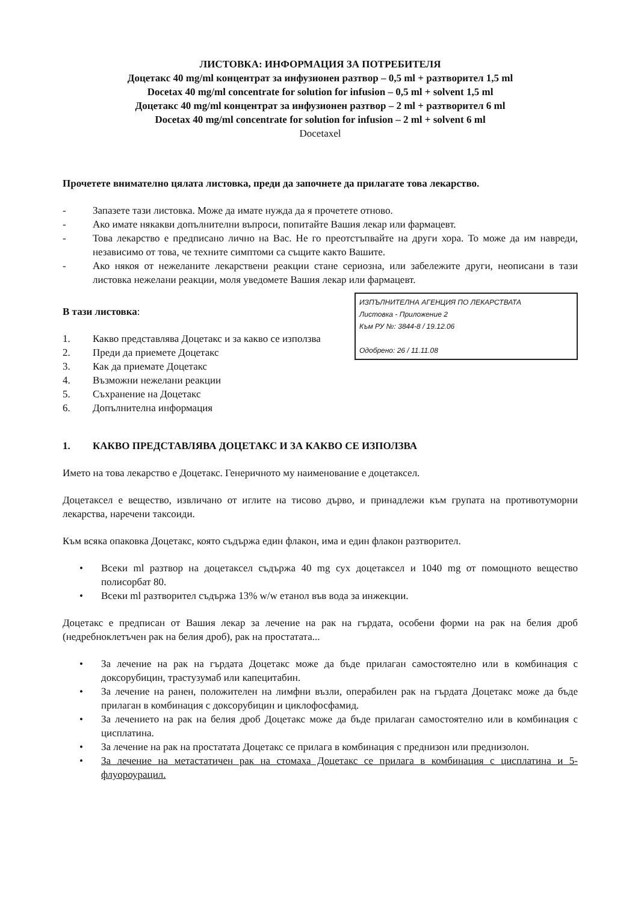ЛИСТОВКА: ИНФОРМАЦИЯ ЗА ПОТРЕБИТЕЛЯ
Доцетакс 40 mg/ml концентрат за инфузионен разтвор – 0,5 ml + разтворител 1,5 ml
Docetax 40 mg/ml concentrate for solution for infusion – 0,5 ml + solvent 1,5 ml
Доцетакс 40 mg/ml концентрат за инфузионен разтвор – 2 ml + разтворител 6 ml
Docetax 40 mg/ml concentrate for solution for infusion – 2 ml + solvent 6 ml
Docetaxel
Прочетете внимателно цялата листовка, преди да започнете да прилагате това лекарство.
- Запазете тази листовка. Може да имате нужда да я прочетете отново.
- Ако имате някакви допълнителни въпроси, попитайте Вашия лекар или фармацевт.
- Това лекарство е предписано лично на Вас. Не го преотстъпвайте на други хора. То може да им навреди, независимо от това, че техните симптоми са същите както Вашите.
- Ако някоя от нежеланите лекарствени реакции стане сериозна, или забележите други, неописани в тази листовка нежелани реакции, моля уведомете Вашия лекар или фармацевт.
ИЗПЪЛНИТЕЛНА АГЕНЦИЯ ПО ЛЕКАРСТВАТА
Листовка - Приложение 2
Към РУ №: 3844-8 / 19.12.06
Одобрено: 26 / 11.11.08
В тази листовка:
1. Какво представлява Доцетакс и за какво се използва
2. Преди да приемете Доцетакс
3. Как да приемате Доцетакс
4. Възможни нежелани реакции
5. Съхранение на Доцетакс
6. Допълнителна информация
1. КАКВО ПРЕДСТАВЛЯВА ДОЦЕТАКС И ЗА КАКВО СЕ ИЗПОЛЗВА
Името на това лекарство е Доцетакс. Генеричното му наименование е доцетаксел.
Доцетаксел е вещество, извличано от иглите на тисово дърво, и принадлежи към групата на противотуморни лекарства, наречени таксоиди.
Към всяка опаковка Доцетакс, която съдържа един флакон, има и един флакон разтворител.
• Всеки ml разтвор на доцетаксел съдържа 40 mg сух доцетаксел и 1040 mg от помощното вещество полисорбат 80.
• Всеки ml разтворител съдържа 13% w/w етанол във вода за инжекции.
Доцетакс е предписан от Вашия лекар за лечение на рак на гърдата, особени форми на рак на белия дроб (недребноклетъчен рак на белия дроб), рак на простатата...
• За лечение на рак на гърдата Доцетакс може да бъде прилаган самостоятелно или в комбинация с доксорубицин, трастузумаб или капецитабин.
• За лечение на ранен, положителен на лимфни възли, операбилен рак на гърдата Доцетакс може да бъде прилаган в комбинация с доксорубицин и циклофосфамид.
• За лечението на рак на белия дроб Доцетакс може да бъде прилаган самостоятелно или в комбинация с цисплатина.
• За лечение на рак на простатата Доцетакс се прилага в комбинация с преднизон или преднизолон.
• За лечение на метастатичен рак на стомаха Доцетакс се прилага в комбинация с цисплатина и 5-флуороурацил.